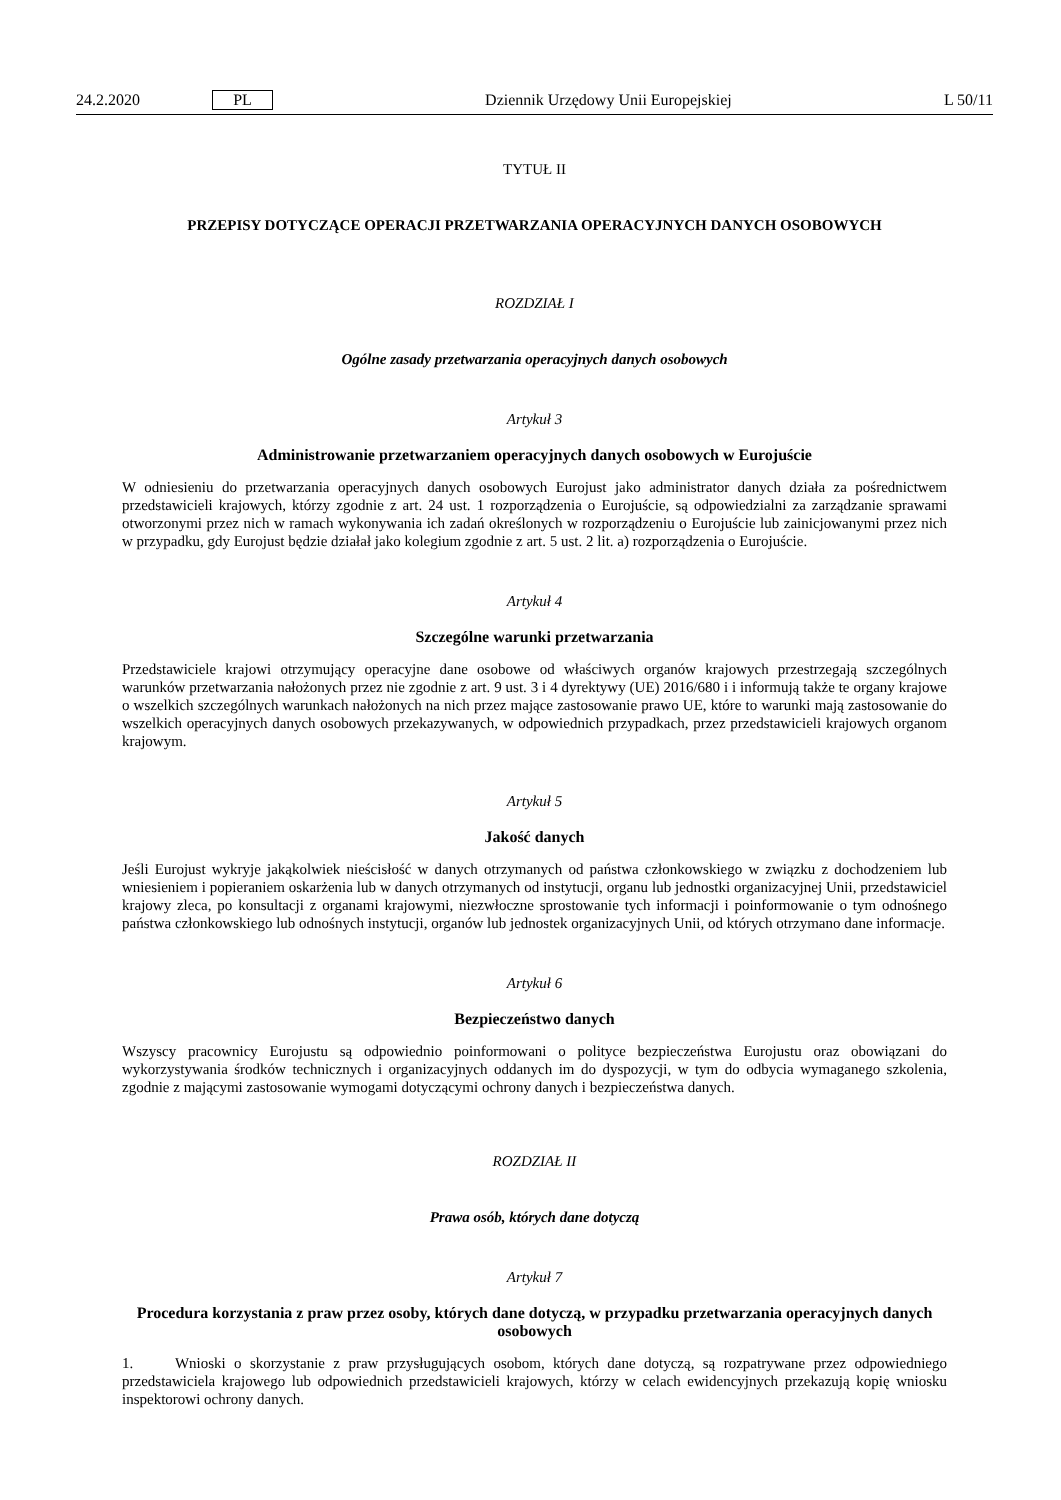24.2.2020 PL Dziennik Urzędowy Unii Europejskiej L 50/11
TYTUŁ II
PRZEPISY DOTYCZĄCE OPERACJI PRZETWARZANIA OPERACYJNYCH DANYCH OSOBOWYCH
ROZDZIAŁ I
Ogólne zasady przetwarzania operacyjnych danych osobowych
Artykuł 3
Administrowanie przetwarzaniem operacyjnych danych osobowych w Eurojuście
W odniesieniu do przetwarzania operacyjnych danych osobowych Eurojust jako administrator danych działa za pośrednictwem przedstawicieli krajowych, którzy zgodnie z art. 24 ust. 1 rozporządzenia o Eurojuście, są odpowiedzialni za zarządzanie sprawami otworzonymi przez nich w ramach wykonywania ich zadań określonych w rozporządzeniu o Eurojuście lub zainicjowanymi przez nich w przypadku, gdy Eurojust będzie działał jako kolegium zgodnie z art. 5 ust. 2 lit. a) rozporządzenia o Eurojuście.
Artykuł 4
Szczególne warunki przetwarzania
Przedstawiciele krajowi otrzymujący operacyjne dane osobowe od właściwych organów krajowych przestrzegają szczególnych warunków przetwarzania nałożonych przez nie zgodnie z art. 9 ust. 3 i 4 dyrektywy (UE) 2016/680 i i informują także te organy krajowe o wszelkich szczególnych warunkach nałożonych na nich przez mające zastosowanie prawo UE, które to warunki mają zastosowanie do wszelkich operacyjnych danych osobowych przekazywanych, w odpowiednich przypadkach, przez przedstawicieli krajowych organom krajowym.
Artykuł 5
Jakość danych
Jeśli Eurojust wykryje jakąkolwiek nieścisłość w danych otrzymanych od państwa członkowskiego w związku z dochodzeniem lub wniesieniem i popieraniem oskarżenia lub w danych otrzymanych od instytucji, organu lub jednostki organizacyjnej Unii, przedstawiciel krajowy zleca, po konsultacji z organami krajowymi, niezwłoczne sprostowanie tych informacji i poinformowanie o tym odnośnego państwa członkowskiego lub odnośnych instytucji, organów lub jednostek organizacyjnych Unii, od których otrzymano dane informacje.
Artykuł 6
Bezpieczeństwo danych
Wszyscy pracownicy Eurojustu są odpowiednio poinformowani o polityce bezpieczeństwa Eurojustu oraz obowiązani do wykorzystywania środków technicznych i organizacyjnych oddanych im do dyspozycji, w tym do odbycia wymaganego szkolenia, zgodnie z mającymi zastosowanie wymogami dotyczącymi ochrony danych i bezpieczeństwa danych.
ROZDZIAŁ II
Prawa osób, których dane dotyczą
Artykuł 7
Procedura korzystania z praw przez osoby, których dane dotyczą, w przypadku przetwarzania operacyjnych danych osobowych
1. Wnioski o skorzystanie z praw przysługujących osobom, których dane dotyczą, są rozpatrywane przez odpowiedniego przedstawiciela krajowego lub odpowiednich przedstawicieli krajowych, którzy w celach ewidencyjnych przekazują kopię wniosku inspektorowi ochrony danych.